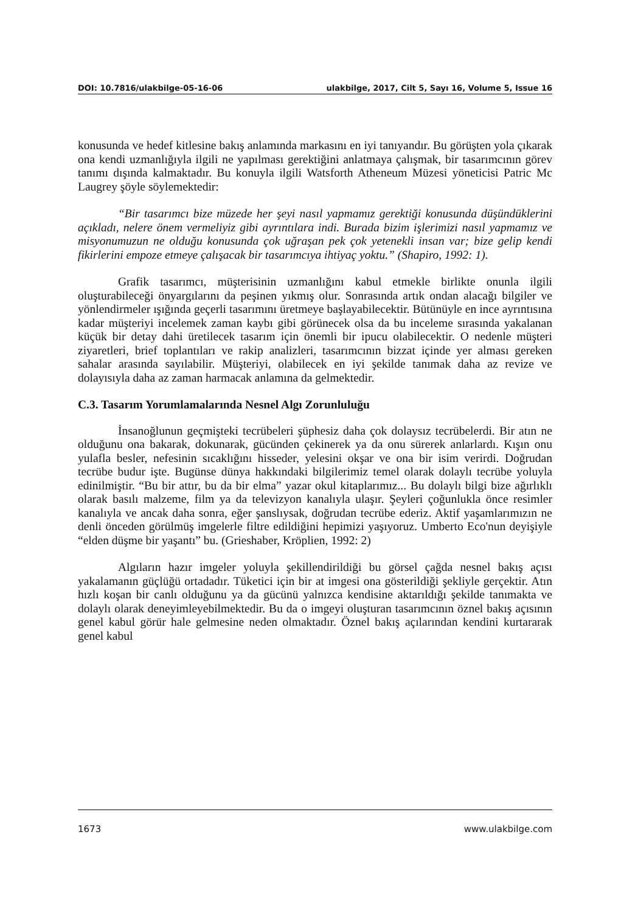DOI: 10.7816/ulakbilge-05-16-06 ulakbilge, 2017, Cilt 5, Sayı 16, Volume 5, Issue 16
konusunda ve hedef kitlesine bakış anlamında markasını en iyi tanıyandır. Bu görüşten yola çıkarak ona kendi uzmanlığıyla ilgili ne yapılması gerektiğini anlatmaya çalışmak, bir tasarımcının görev tanımı dışında kalmaktadır. Bu konuyla ilgili Watsforth Atheneum Müzesi yöneticisi Patric Mc Laugrey şöyle söylemektedir:
“Bir tasarımcı bize müzede her şeyi nasıl yapmamız gerektiği konusunda düşündüklerini açıkladı, nelere önem vermeliyiz gibi ayrıntılara indi. Burada bizim işlerimizi nasıl yapmamız ve misyonumuzun ne olduğu konusunda çok uğraşan pek çok yetenekli insan var; bize gelip kendi fikirlerini empoze etmeye çalışacak bir tasarımcıya ihtiyaç yoktu.” (Shapiro, 1992: 1).
Grafik tasarımcı, müşterisinin uzmanlığını kabul etmekle birlikte onunla ilgili oluşturabileceği önyargılarını da peşinen yıkmış olur. Sonrasında artık ondan alacağı bilgiler ve yönlendirmeler ışığında geçerli tasarımını üretmeye başlayabilecektir. Bütünüyle en ince ayrıntısına kadar müşteriyi incelemek zaman kaybı gibi görünecek olsa da bu inceleme sırasında yakalanan küçük bir detay dahi üretilecek tasarım için önemli bir ipucu olabilecektir. O nedenle müşteri ziyaretleri, brief toplantıları ve rakip analizleri, tasarımcının bizzat içinde yer alması gereken sahalar arasında sayılabilir. Müşteriyi, olabilecek en iyi şekilde tanımak daha az revize ve dolayısıyla daha az zaman harmacak anlamına da gelmektedir.
C.3. Tasarım Yorumlamalarında Nesnel Algı Zorunluluğu
İnsanoğlunun geçmişteki tecrübeleri şüphesiz daha çok dolaysız tecrübelerdi. Bir atın ne olduğunu ona bakarak, dokunarak, gücünden çekinerek ya da onu sürerek anlarlardı. Kışın onu yulafla besler, nefesinin sıcaklığını hisseder, yelesini okşar ve ona bir isim verirdi. Doğrudan tecrübe budur işte. Bugünse dünya hakkındaki bilgilerimiz temel olarak dolaylı tecrübe yoluyla edinilmiştir. “Bu bir attır, bu da bir elma” yazar okul kitaplarımız... Bu dolaylı bilgi bize ağırlıklı olarak basılı malzeme, film ya da televizyon kanalıyla ulaşır. Şeyleri çoğunlukla önce resimler kanalıyla ve ancak daha sonra, eğer şanslıysak, doğrudan tecrübe ederiz. Aktif yaşamlarımızın ne denli önceden görülmüş imgelerle filtre edildiğini hepimizi yaşıyoruz. Umberto Eco'nun deyişiyle “elden düşme bir yaşantı” bu. (Grieshaber, Kröplien, 1992: 2)
Algıların hazır imgeler yoluyla şekillendirildiği bu görsel çağda nesnel bakış açısı yakalamanın güçlüğü ortadadır. Tüketici için bir at imgesi ona gösterildiği şekliyle gerçektir. Atın hızlı koşan bir canlı olduğunu ya da gücünü yalnızca kendisine aktarıldığı şekilde tanımakta ve dolaylı olarak deneyimleyebilmektedir. Bu da o imgeyi oluşturan tasarımcının öznel bakış açısının genel kabul görür hale gelmesine neden olmaktadır. Öznel bakış açılarından kendini kurtararak genel kabul
1673 www.ulakbilge.com